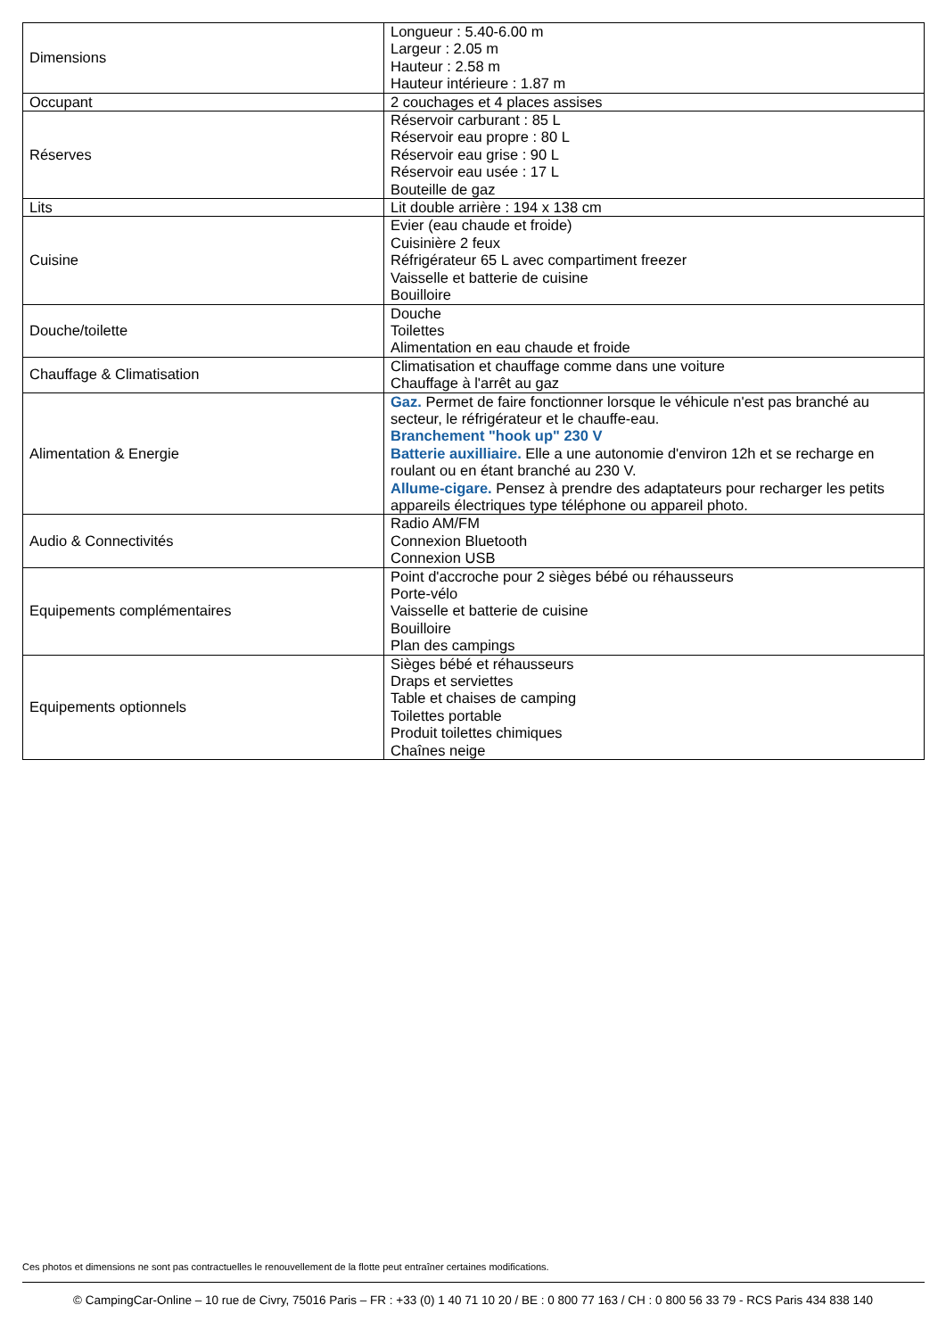| Dimensions | Longueur : 5.40-6.00 m Largeur : 2.05 m Hauteur : 2.58 m Hauteur intérieure : 1.87 m |
| Occupant | 2 couchages et 4 places assises |
| Réserves | Réservoir carburant : 85 L Réservoir eau propre : 80 L Réservoir eau grise : 90 L Réservoir eau usée : 17 L Bouteille de gaz |
| Lits | Lit double arrière : 194 x 138 cm |
| Cuisine | Evier (eau chaude et froide) Cuisinière 2 feux Réfrigérateur 65 L avec compartiment freezer Vaisselle et batterie de cuisine Bouilloire |
| Douche/toilette | Douche Toilettes Alimentation en eau chaude et froide |
| Chauffage & Climatisation | Climatisation et chauffage comme dans une voiture Chauffage à l'arrêt au gaz |
| Alimentation & Energie | Gaz. Permet de faire fonctionner lorsque le véhicule n'est pas branché au secteur, le réfrigérateur et le chauffe-eau. Branchement "hook up" 230 V Batterie auxilliaire. Elle a une autonomie d'environ 12h et se recharge en roulant ou en étant branché au 230 V. Allume-cigare. Pensez à prendre des adaptateurs pour recharger les petits appareils électriques type téléphone ou appareil photo. |
| Audio & Connectivités | Radio AM/FM Connexion Bluetooth Connexion USB |
| Equipements complémentaires | Point d'accroche pour 2 sièges bébé ou réhausseurs Porte-vélo Vaisselle et batterie de cuisine Bouilloire Plan des campings |
| Equipements optionnels | Sièges bébé et réhausseurs Draps et serviettes Table et chaises de camping Toilettes portable Produit toilettes chimiques Chaînes neige |
Ces photos et dimensions ne sont pas contractuelles le renouvellement de la flotte peut entraîner certaines modifications.
© CampingCar-Online – 10 rue de Civry, 75016 Paris – FR : +33 (0) 1 40 71 10 20 / BE : 0 800 77 163 / CH : 0 800 56 33 79 - RCS Paris 434 838 140